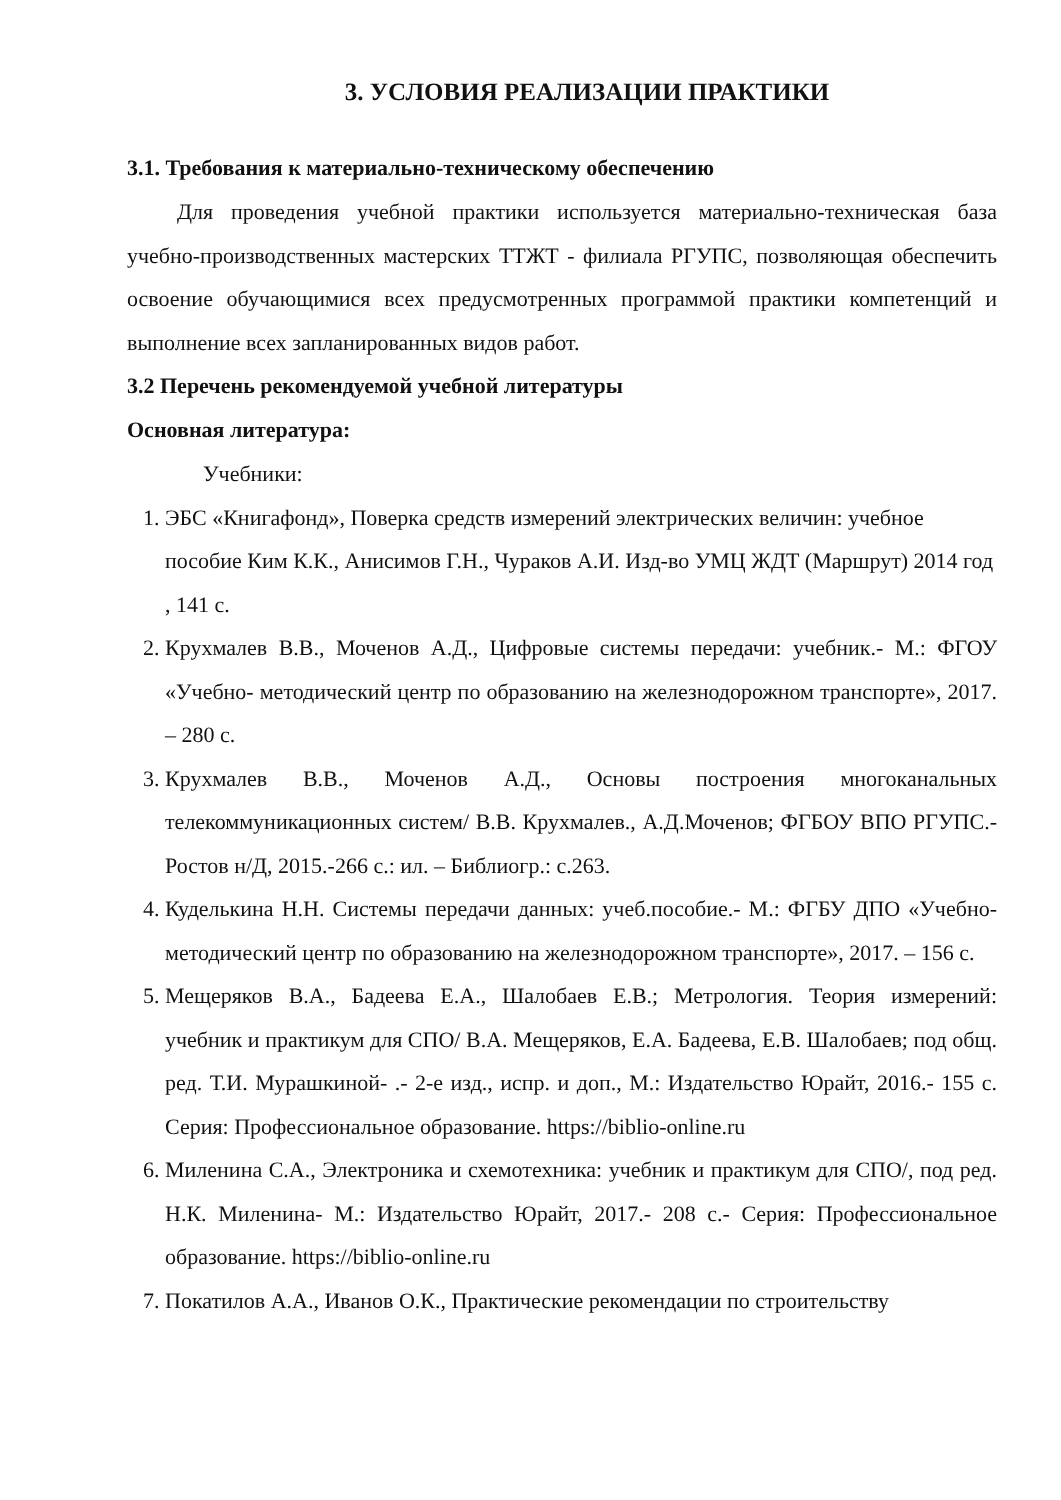3. УСЛОВИЯ РЕАЛИЗАЦИИ ПРАКТИКИ
3.1. Требования к материально-техническому обеспечению
Для проведения учебной практики используется материально-техническая база учебно-производственных мастерских ТТЖТ - филиала РГУПС, позволяющая обеспечить освоение обучающимися всех предусмотренных программой практики компетенций и выполнение всех запланированных видов работ.
3.2 Перечень рекомендуемой учебной литературы
Основная литература:
Учебники:
1. ЭБС «Книгафонд», Поверка средств измерений электрических величин: учебное пособие Ким К.К., Анисимов Г.Н., Чураков А.И. Изд-во УМЦ ЖДТ (Маршрут) 2014 год , 141 с.
2. Крухмалев В.В., Моченов А.Д., Цифровые системы передачи: учебник.- М.: ФГОУ «Учебно- методический центр по образованию на железнодорожном транспорте», 2017. – 280 с.
3. Крухмалев В.В., Моченов А.Д., Основы построения многоканальных телекоммуникационных систем/ В.В. Крухмалев., А.Д.Моченов; ФГБОУ ВПО РГУПС.- Ростов н/Д, 2015.-266 с.: ил. – Библиогр.: с.263.
4. Куделькина Н.Н. Системы передачи данных: учеб.пособие.- М.: ФГБУ ДПО «Учебно-методический центр по образованию на железнодорожном транспорте», 2017. – 156 с.
5. Мещеряков В.А., Бадеева Е.А., Шалобаев Е.В.; Метрология. Теория измерений: учебник и практикум для СПО/ В.А. Мещеряков, Е.А. Бадеева, Е.В. Шалобаев; под общ. ред. Т.И. Мурашкиной- .- 2-е изд., испр. и доп., М.: Издательство Юрайт, 2016.- 155 с. Серия: Профессиональное образование. https://biblio-online.ru
6. Миленина С.А., Электроника и схемотехника: учебник и практикум для СПО/, под ред. Н.К. Миленина- М.: Издательство Юрайт, 2017.- 208 с.- Серия: Профессиональное образование. https://biblio-online.ru
7. Покатилов А.А., Иванов О.К., Практические рекомендации по строительству